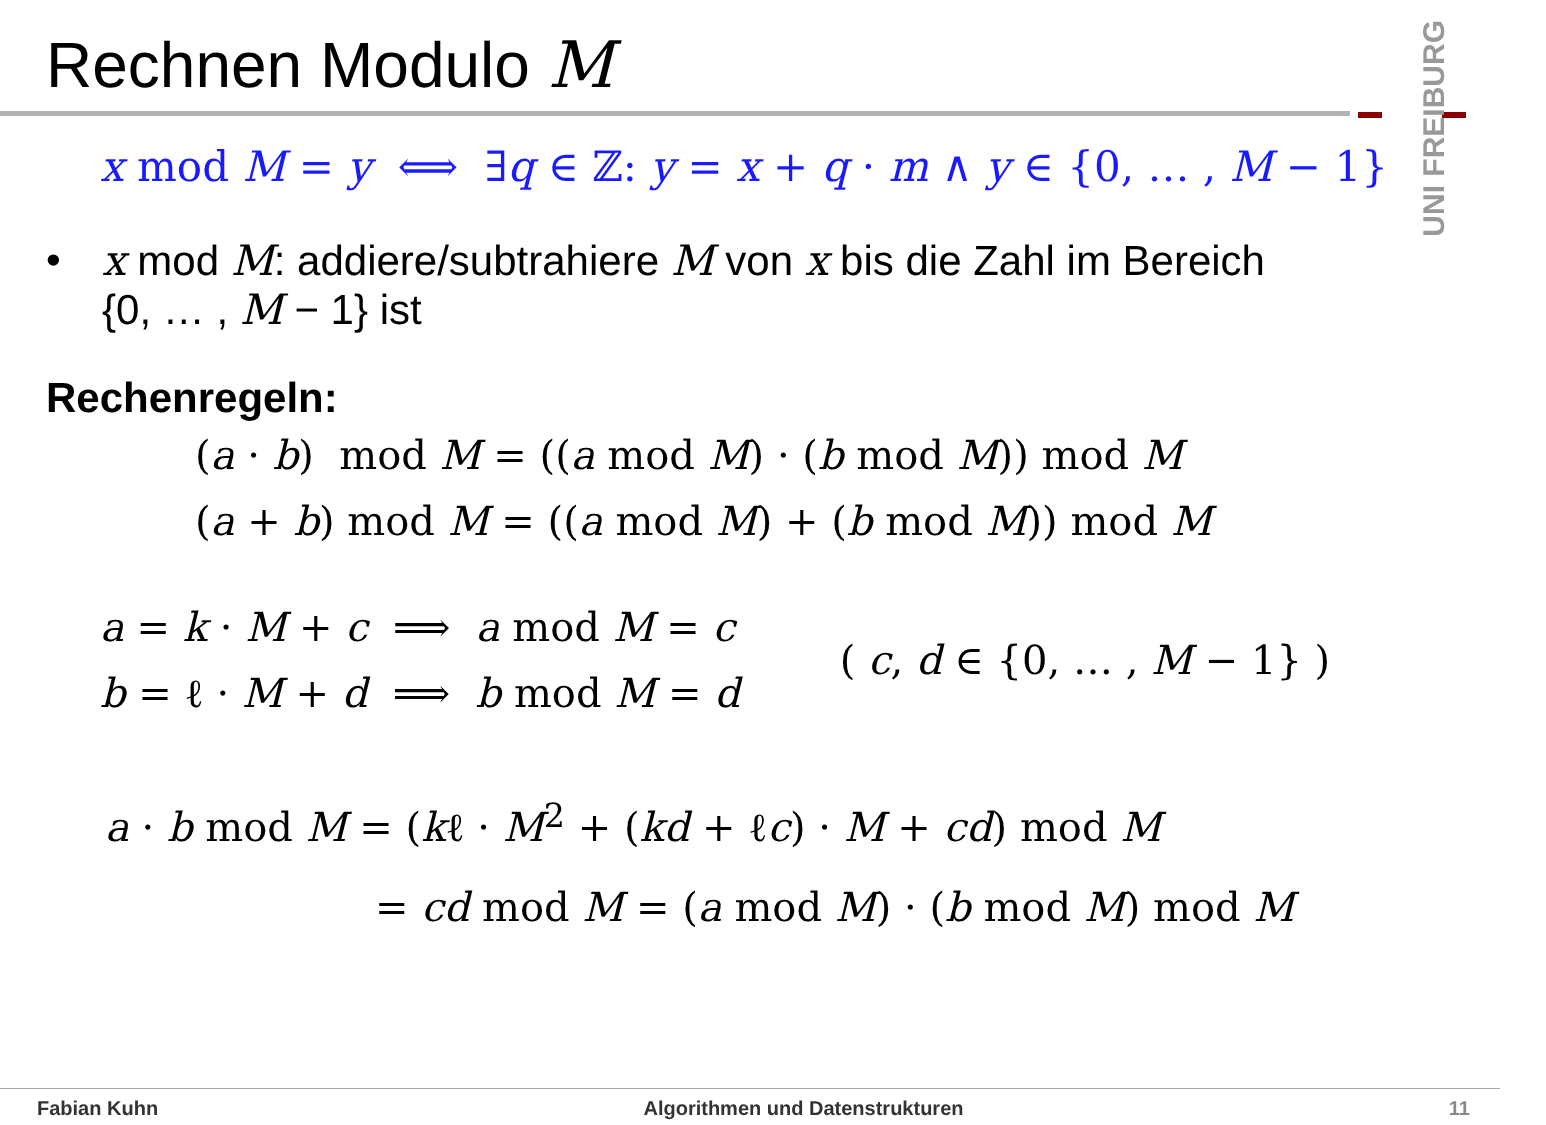Rechnen Modulo M
UNI FREIBURG
x mod M = y ⟺ ∃q ∈ ℤ: y = x + q · m ∧ y ∈ {0, … , M − 1}
• x mod M: addiere/subtrahiere M von x bis die Zahl im Bereich
{0, … , M − 1} ist
Rechenregeln:
(a · b) mod M = ((a mod M) · (b mod M)) mod M
(a + b) mod M = ((a mod M) + (b mod M)) mod M
a = k · M + c ⟹ a mod M = c
b = ℓ · M + d ⟹ b mod M = d
( c, d ∈ {0, … , M − 1} )
a · b mod M = (kℓ · M<sup>2</sup> + (kd + ℓc) · M + cd) mod M
= cd mod M = (a mod M) · (b mod M) mod M
Fabian Kuhn Algorithmen und Datenstrukturen 11